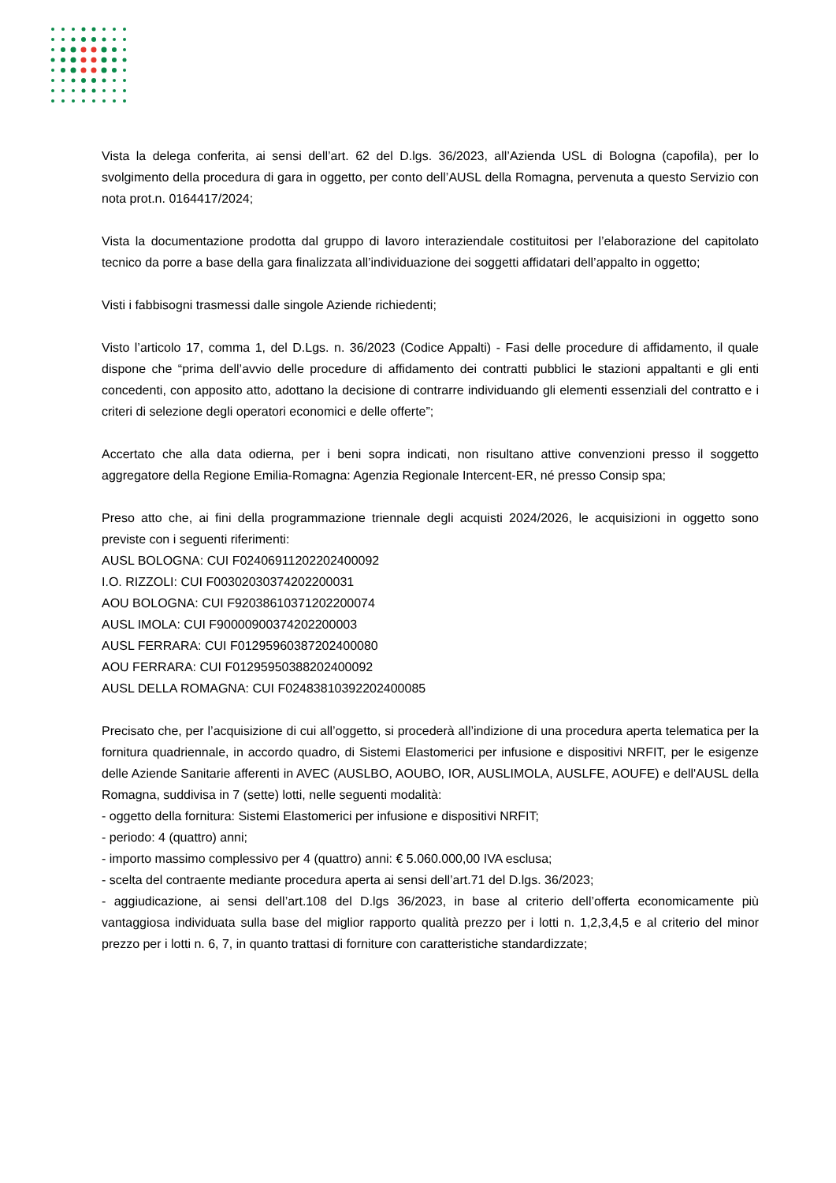Vista la delega conferita, ai sensi dell’art. 62 del D.lgs. 36/2023, all’Azienda USL di Bologna (capofila), per lo svolgimento della procedura di gara in oggetto, per conto dell’AUSL della Romagna, pervenuta a questo Servizio con nota prot.n. 0164417/2024;
Vista la documentazione prodotta dal gruppo di lavoro interaziendale costituitosi per l’elaborazione del capitolato tecnico da porre a base della gara finalizzata all’individuazione dei soggetti affidatari dell’appalto in oggetto;
Visti i fabbisogni trasmessi dalle singole Aziende richiedenti;
Visto l’articolo 17, comma 1, del D.Lgs. n. 36/2023 (Codice Appalti) - Fasi delle procedure di affidamento, il quale dispone che “prima dell’avvio delle procedure di affidamento dei contratti pubblici le stazioni appaltanti e gli enti concedenti, con apposito atto, adottano la decisione di contrarre individuando gli elementi essenziali del contratto e i criteri di selezione degli operatori economici e delle offerte”;
Accertato che alla data odierna, per i beni sopra indicati, non risultano attive convenzioni presso il soggetto aggregatore della Regione Emilia-Romagna: Agenzia Regionale Intercent-ER, né presso Consip spa;
Preso atto che, ai fini della programmazione triennale degli acquisti 2024/2026, le acquisizioni in oggetto sono previste con i seguenti riferimenti:
AUSL BOLOGNA: CUI F02406911202202400092
I.O. RIZZOLI: CUI F00302030374202200031
AOU BOLOGNA: CUI F92038610371202200074
AUSL IMOLA: CUI F90000900374202200003
AUSL FERRARA: CUI F01295960387202400080
AOU FERRARA: CUI F01295950388202400092
AUSL DELLA ROMAGNA: CUI F02483810392202400085
Precisato che, per l’acquisizione di cui all’oggetto, si procederà all’indizione di una procedura aperta telematica per la fornitura quadriennale, in accordo quadro, di Sistemi Elastomerici per infusione e dispositivi NRFIT, per le esigenze delle Aziende Sanitarie afferenti in AVEC (AUSLBO, AOUBO, IOR, AUSLIMOLA, AUSLFE, AOUFE) e dell'AUSL della Romagna, suddivisa in 7 (sette) lotti, nelle seguenti modalità:
- oggetto della fornitura: Sistemi Elastomerici per infusione e dispositivi NRFIT;
- periodo: 4 (quattro) anni;
- importo massimo complessivo per 4 (quattro) anni: € 5.060.000,00 IVA esclusa;
- scelta del contraente mediante procedura aperta ai sensi dell’art.71 del D.lgs. 36/2023;
- aggiudicazione, ai sensi dell’art.108 del D.lgs 36/2023, in base al criterio dell’offerta economicamente più vantaggiosa individuata sulla base del miglior rapporto qualità prezzo per i lotti n. 1,2,3,4,5 e al criterio del minor prezzo per i lotti n. 6, 7, in quanto trattasi di forniture con caratteristiche standardizzate;